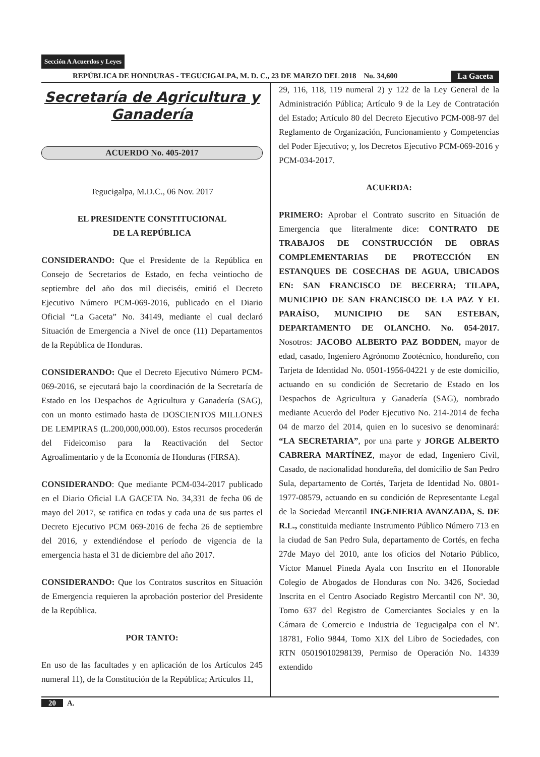Sección A Acuerdos y Leyes
REPÚBLICA DE HONDURAS - TEGUCIGALPA, M. D. C., 23 DE MARZO DEL 2018 No. 34,600
La Gaceta
Secretaría de Agricultura y Ganadería
ACUERDO No. 405-2017
Tegucigalpa, M.D.C., 06 Nov. 2017
EL PRESIDENTE CONSTITUCIONAL
DE LA REPÚBLICA
CONSIDERANDO: Que el Presidente de la República en Consejo de Secretarios de Estado, en fecha veintiocho de septiembre del año dos mil dieciséis, emitió el Decreto Ejecutivo Número PCM-069-2016, publicado en el Diario Oficial “La Gaceta” No. 34149, mediante el cual declaró Situación de Emergencia a Nivel de once (11) Departamentos de la República de Honduras.
CONSIDERANDO: Que el Decreto Ejecutivo Número PCM-069-2016, se ejecutará bajo la coordinación de la Secretaría de Estado en los Despachos de Agricultura y Ganadería (SAG), con un monto estimado hasta de DOSCIENTOS MILLONES DE LEMPIRAS (L.200,000,000.00). Estos recursos procederán del Fideicomiso para la Reactivación del Sector Agroalimentario y de la Economía de Honduras (FIRSA).
CONSIDERANDO: Que mediante PCM-034-2017 publicado en el Diario Oficial LA GACETA No. 34,331 de fecha 06 de mayo del 2017, se ratifica en todas y cada una de sus partes el Decreto Ejecutivo PCM 069-2016 de fecha 26 de septiembre del 2016, y extendiéndose el período de vigencia de la emergencia hasta el 31 de diciembre del año 2017.
CONSIDERANDO: Que los Contratos suscritos en Situación de Emergencia requieren la aprobación posterior del Presidente de la República.
POR TANTO:
En uso de las facultades y en aplicación de los Artículos 245 numeral 11), de la Constitución de la República; Artículos 11,
29, 116, 118, 119 numeral 2) y 122 de la Ley General de la Administración Pública; Artículo 9 de la Ley de Contratación del Estado; Artículo 80 del Decreto Ejecutivo PCM-008-97 del Reglamento de Organización, Funcionamiento y Competencias del Poder Ejecutivo; y, los Decretos Ejecutivo PCM-069-2016 y PCM-034-2017.
ACUERDA:
PRIMERO: Aprobar el Contrato suscrito en Situación de Emergencia que literalmente dice: CONTRATO DE TRABAJOS DE CONSTRUCCIÓN DE OBRAS COMPLEMENTARIAS DE PROTECCIÓN EN ESTANQUES DE COSECHAS DE AGUA, UBICADOS EN: SAN FRANCISCO DE BECERRA; TILAPA, MUNICIPIO DE SAN FRANCISCO DE LA PAZ Y EL PARAÍSO, MUNICIPIO DE SAN ESTEBAN, DEPARTAMENTO DE OLANCHO. No. 054-2017. Nosotros: JACOBO ALBERTO PAZ BODDEN, mayor de edad, casado, Ingeniero Agrónomo Zootécnico, hondureño, con Tarjeta de Identidad No. 0501-1956-04221 y de este domicilio, actuando en su condición de Secretario de Estado en los Despachos de Agricultura y Ganadería (SAG), nombrado mediante Acuerdo del Poder Ejecutivo No. 214-2014 de fecha 04 de marzo del 2014, quien en lo sucesivo se denominará: “LA SECRETARIA”, por una parte y JORGE ALBERTO CABRERA MARTÍNEZ, mayor de edad, Ingeniero Civil, Casado, de nacionalidad hondureña, del domicilio de San Pedro Sula, departamento de Cortés, Tarjeta de Identidad No. 0801-1977-08579, actuando en su condición de Representante Legal de la Sociedad Mercantil INGENIERIA AVANZADA, S. DE R.L., constituida mediante Instrumento Público Número 713 en la ciudad de San Pedro Sula, departamento de Cortés, en fecha 27de Mayo del 2010, ante los oficios del Notario Público, Víctor Manuel Pineda Ayala con Inscrito en el Honorable Colegio de Abogados de Honduras con No. 3426, Sociedad Inscrita en el Centro Asociado Registro Mercantil con Nº. 30, Tomo 637 del Registro de Comerciantes Sociales y en la Cámara de Comercio e Industria de Tegucigalpa con el Nº. 18781, Folio 9844, Tomo XIX del Libro de Sociedades, con RTN 05019010298139, Permiso de Operación No. 14339 extendido
20 A.